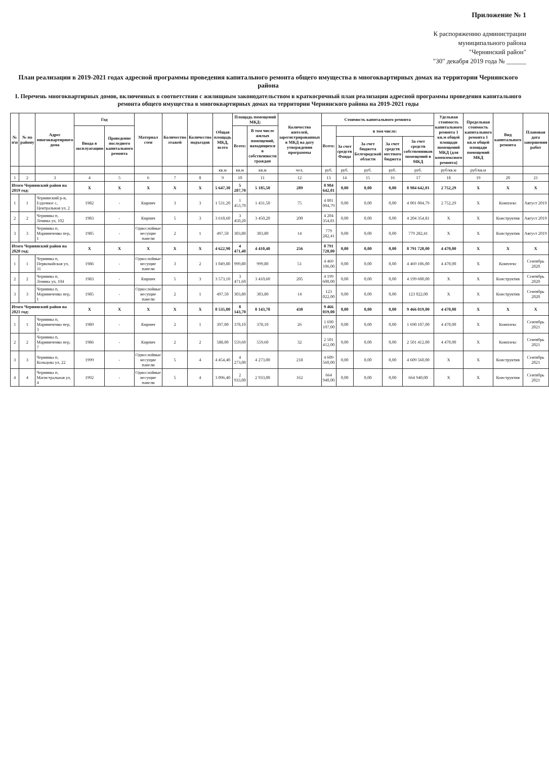Приложение № 1
К распоряжению администрации
муниципального района
"Чернянский район"
"30" декабря 2019 года № ______
План реализации в 2019-2021 годах адресной программы проведения капитального ремонта общего имущества в многоквартирных домах на территории Чернянского района
I. Перечень многоквартирных домов, включенных в соответствии с жилищным законодательством в краткосрочный план реализации адресной программы проведения капитального ремонта общего имущества в многоквартирных домах на территории Чернянского района на 2019-2021 годы
| № п\п | № по району | Адрес многоквартирного дома | Год | | Материал стен | Количество этажей | Количество подъездов | Общая площадь МКД, всего | Площадь помещений МКД: | | Количество жителей, зарегистрированных в МКД на дату утверждения программы | Стоимость капитального ремонта | | | | | Удельная стоимость капитального ремонта 1 кв.м общей площади помещений МКД (для комплексного ремонта) | Предельная стоимость капитального ремонта 1 кв.м общей площади помещений МКД | Вид капитального ремонта | Плановая дата завершения работ |
| --- | --- | --- | --- | --- | --- | --- | --- | --- | --- | --- | --- | --- | --- | --- | --- | --- | --- | --- | --- | --- |
| | | | Ввода в эксплуатацию | Проведение последнего капитального ремонта | | | | | Всего: | В том числе жилых помещений, находящихся в собственности граждан | | Всего: | в том числе: | | | | | | | |
| | | | | | | | | | | | | | За счет средств Фонда | За счет бюджета Белгородской области | За счет средств местного бюджета | За счет средств собственников помещений в МКД | | | | |
| | | | | | | | | кв.м | кв.м | кв.м | чел. | руб. | руб. | руб. | руб. | руб. | руб/кв.м | руб/кв.м | | |
| 1 | 2 | 3 | 4 | 5 | 6 | 7 | 8 | 9 | 10 | 11 | 12 | 13 | 14 | 15 | 16 | 17 | 18 | 19 | 20 | 21 |
| Итого Чернянский район на 2019 год: | | | X | X | X | X | X | 5 647,30 | 5 207,70 | 5 185,50 | 289 | 8 984 642,01 | 0,00 | 0,00 | 0,00 | 8 984 642,01 | 2 752,29 | X | X | X |
| 1 | 1 | Чернянский р-н, Ездочное с, Центральная ул, 2 | 1982 | - | Кирпич | 3 | 3 | 1 531,20 | 1 453,70 | 1 431,50 | 75 | 4 001 004,79 | 0,00 | 0,00 | 0,00 | 4 001 004,79 | 2 752,29 | X | Комплекс | Август 2019 |
| 2 | 2 | Чернянка п, Ленина ул, 102 | 1983 | - | Кирпич | 5 | 3 | 3 618,60 | 3 450,20 | 3 450,20 | 200 | 4 204 354,81 | 0,00 | 0,00 | 0,00 | 4 204 354,81 | X | X | Конструктив | Август 2019 |
| 3 | 3 | Чернянка п, Мариниченко пер, 1 | 1985 | - | Однослойные несущие панели | 2 | 1 | 497,50 | 303,80 | 303,80 | 14 | 779 282,41 | 0,00 | 0,00 | 0,00 | 779 282,41 | X | X | Конструктив | Август 2019 |
| Итого Чернянский район на 2020 год: | | | X | X | X | X | X | 4 622,90 | 4 471,40 | 4 410,40 | 256 | 8 791 728,00 | 0,00 | 0,00 | 0,00 | 8 791 728,00 | 4 470,00 | X | X | X |
| 1 | 1 | Чернянка п, Первомайская ул, 31 | 1986 | - | Однослойные несущие панели | 3 | 2 | 1 049,80 | 999,80 | 999,80 | 51 | 4 469 106,00 | 0,00 | 0,00 | 0,00 | 4 469 106,00 | 4 470,00 | X | Комплекс | Сентябрь 2020 |
| 2 | 2 | Чернянка п, Ленина ул, 104 | 1983 | - | Кирпич | 5 | 3 | 3 573,10 | 3 471,60 | 3 410,60 | 205 | 4 199 600,00 | 0,00 | 0,00 | 0,00 | 4 199 600,00 | X | X | Конструктив | Сентябрь 2020 |
| 3 | 3 | Чернянка п, Мариниченко пер, 1 | 1985 | - | Однослойные несущие панели | 2 | 1 | 497,50 | 303,80 | 303,80 | 14 | 123 022,00 | 0,00 | 0,00 | 0,00 | 123 022,00 | X | X | Конструктив | Сентябрь 2020 |
| Итого Чернянский район на 2021 год: | | | X | X | X | X | X | 8 535,80 | 8 143,70 | 8 143,70 | 438 | 9 466 019,00 | 0,00 | 0,00 | 0,00 | 9 466 019,00 | 4 470,00 | X | X | X |
| 1 | 1 | Чернянка п, Мариниченко пер, 3 | 1989 | - | Кирпич | 2 | 1 | 397,00 | 378,10 | 378,10 | 26 | 1 690 107,00 | 0,00 | 0,00 | 0,00 | 1 690 107,00 | 4 470,00 | X | Комплекс | Сентябрь 2021 |
| 2 | 2 | Чернянка п, Мариниченко пер, 7 | 1986 | - | Кирпич | 2 | 2 | 588,00 | 559,60 | 559,60 | 32 | 2 501 412,00 | 0,00 | 0,00 | 0,00 | 2 501 412,00 | 4 470,00 | X | Комплекс | Сентябрь 2021 |
| 3 | 3 | Чернянка п, Кольцова ул, 22 | 1999 | - | Однослойные несущие панели | 5 | 4 | 4 454,40 | 4 273,00 | 4 273,00 | 218 | 4 609 560,00 | 0,00 | 0,00 | 0,00 | 4 609 560,00 | X | X | Конструктив | Сентябрь 2021 |
| 4 | 4 | Чернянка п, Магистральная ул, 4 | 1992 | - | Однослойные несущие панели | 5 | 4 | 3 096,40 | 2 933,00 | 2 933,00 | 162 | 664 940,00 | 0,00 | 0,00 | 0,00 | 664 940,00 | X | X | Конструктив | Сентябрь 2021 |